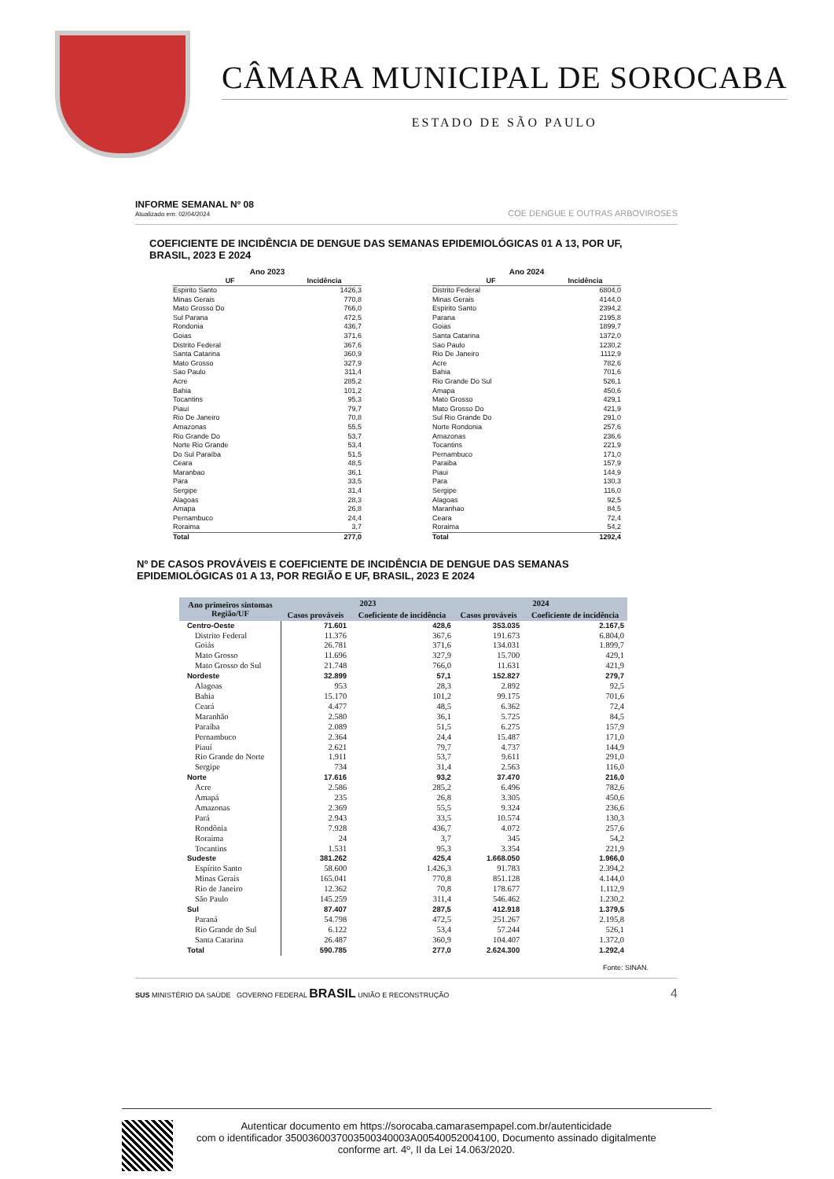CÂMARA MUNICIPAL DE SOROCABA
ESTADO DE SÃO PAULO
INFORME SEMANAL Nº 08
Atualizado em: 02/04/2024
COE DENGUE E OUTRAS ARBOVIROSES
COEFICIENTE DE INCIDÊNCIA DE DENGUE DAS SEMANAS EPIDEMIOLÓGICAS 01 A 13, POR UF, BRASIL, 2023 E 2024
Ano 2023
| UF | Incidência |
| --- | --- |
| Espirito Santo | 1426,3 |
| Minas Gerais | 770,8 |
| Mato Grosso Do | 766,0 |
| Sul Parana | 472,5 |
| Rondonia | 436,7 |
| Goias | 371,6 |
| Distrito Federal | 367,6 |
| Santa Catarina | 360,9 |
| Mato Grosso | 327,9 |
| Sao Paulo | 311,4 |
| Acre | 285,2 |
| Bahia | 101,2 |
| Tocantins | 95,3 |
| Piauí | 79,7 |
| Rio De Janeiro | 70,8 |
| Amazonas | 55,5 |
| Rio Grande Do | 53,7 |
| Norte Rio Grande | 53,4 |
| Do Sul Paraíba | 51,5 |
| Ceara | 48,5 |
| Maranbao | 36,1 |
| Para | 33,5 |
| Sergipe | 31,4 |
| Alagoas | 28,3 |
| Amapa | 26,8 |
| Pernambuco | 24,4 |
| Roraima | 3,7 |
| Total | 277,0 |
Ano 2024
| UF | Incidência |
| --- | --- |
| Distrito Federal | 6804,0 |
| Minas Gerais | 4144,0 |
| Espirito Santo | 2394,2 |
| Parana | 2195,8 |
| Goias | 1899,7 |
| Santa Catarina | 1372,0 |
| Sao Paulo | 1230,2 |
| Rio De Janeiro | 1112,9 |
| Acre | 782,6 |
| Bahia | 701,6 |
| Rio Grande Do Sul | 526,1 |
| Amapa | 450,6 |
| Mato Grosso | 429,1 |
| Mato Grosso Do | 421,9 |
| Sul Rio Grande Do | 291,0 |
| Norte Rondonia | 257,6 |
| Amazonas | 236,6 |
| Tocantins | 221,9 |
| Pernambuco | 171,0 |
| Paraiba | 157,9 |
| Piaui | 144,9 |
| Para | 130,3 |
| Sergipe | 116,0 |
| Alagoas | 92,5 |
| Maranhao | 84,5 |
| Ceara | 72,4 |
| Roraima | 54,2 |
| Total | 1292,4 |
Nº DE CASOS PROVÁVEIS E COEFICIENTE DE INCIDÊNCIA DE DENGUE DAS SEMANAS EPIDEMIOLÓGICAS 01 A 13, POR REGIÃO E UF, BRASIL, 2023 E 2024
| Ano primeiros sintomas Região/UF | 2023 | | 2024 | |
| --- | --- | --- | --- | --- |
| | Casos prováveis | Coeficiente de incidência | Casos prováveis | Coeficiente de incidência |
| Centro-Oeste | 71.601 | 428,6 | 353.035 | 2.167,5 |
| Distrito Federal | 11.376 | 367,6 | 191.673 | 6.804,0 |
| Goiás | 26.781 | 371,6 | 134.031 | 1.899,7 |
| Mato Grosso | 11.696 | 327,9 | 15.700 | 429,1 |
| Mato Grosso do Sul | 21.748 | 766,0 | 11.631 | 421,9 |
| Nordeste | 32.899 | 57,1 | 152.827 | 279,7 |
| Alagoas | 953 | 28,3 | 2.892 | 92,5 |
| Bahia | 15.170 | 101,2 | 99.175 | 701,6 |
| Ceará | 4.477 | 48,5 | 6.362 | 72,4 |
| Maranhão | 2.580 | 36,1 | 5.725 | 84,5 |
| Paraíba | 2.089 | 51,5 | 6.275 | 157,9 |
| Pernambuco | 2.364 | 24,4 | 15.487 | 171,0 |
| Piauí | 2.621 | 79,7 | 4.737 | 144,9 |
| Rio Grande do Norte | 1.911 | 53,7 | 9.611 | 291,0 |
| Sergipe | 734 | 31,4 | 2.563 | 116,0 |
| Norte | 17.616 | 93,2 | 37.470 | 216,0 |
| Acre | 2.586 | 285,2 | 6.496 | 782,6 |
| Amapá | 235 | 26,8 | 3.305 | 450,6 |
| Amazonas | 2.369 | 55,5 | 9.324 | 236,6 |
| Pará | 2.943 | 33,5 | 10.574 | 130,3 |
| Rondônia | 7.928 | 436,7 | 4.072 | 257,6 |
| Roraima | 24 | 3,7 | 345 | 54,2 |
| Tocantins | 1.531 | 95,3 | 3.354 | 221,9 |
| Sudeste | 381.262 | 425,4 | 1.668.050 | 1.966,0 |
| Espírito Santo | 58.600 | 1.426,3 | 91.783 | 2.394,2 |
| Minas Gerais | 165.041 | 770,8 | 851.128 | 4.144,0 |
| Rio de Janeiro | 12.362 | 70,8 | 178.677 | 1.112,9 |
| São Paulo | 145.259 | 311,4 | 546.462 | 1.230,2 |
| Sul | 87.407 | 287,5 | 412.918 | 1.379,5 |
| Paraná | 54.798 | 472,5 | 251.267 | 2.195,8 |
| Rio Grande do Sul | 6.122 | 53,4 | 57.244 | 526,1 |
| Santa Catarina | 26.487 | 360,9 | 104.407 | 1.372,0 |
| Total | 590.785 | 277,0 | 2.624.300 | 1.292,4 |
Fonte: SINAN.
SUS MINISTÉRIO DA SAÚDE GOVERNO FEDERAL BRASIL UNIÃO E RECONSTRUÇÃO
4
Autenticar documento em https://sorocaba.camarasempapel.com.br/autenticidade
com o identificador 3500360037003500340003A00540052004100, Documento assinado digitalmente
conforme art. 4º, II da Lei 14.063/2020.